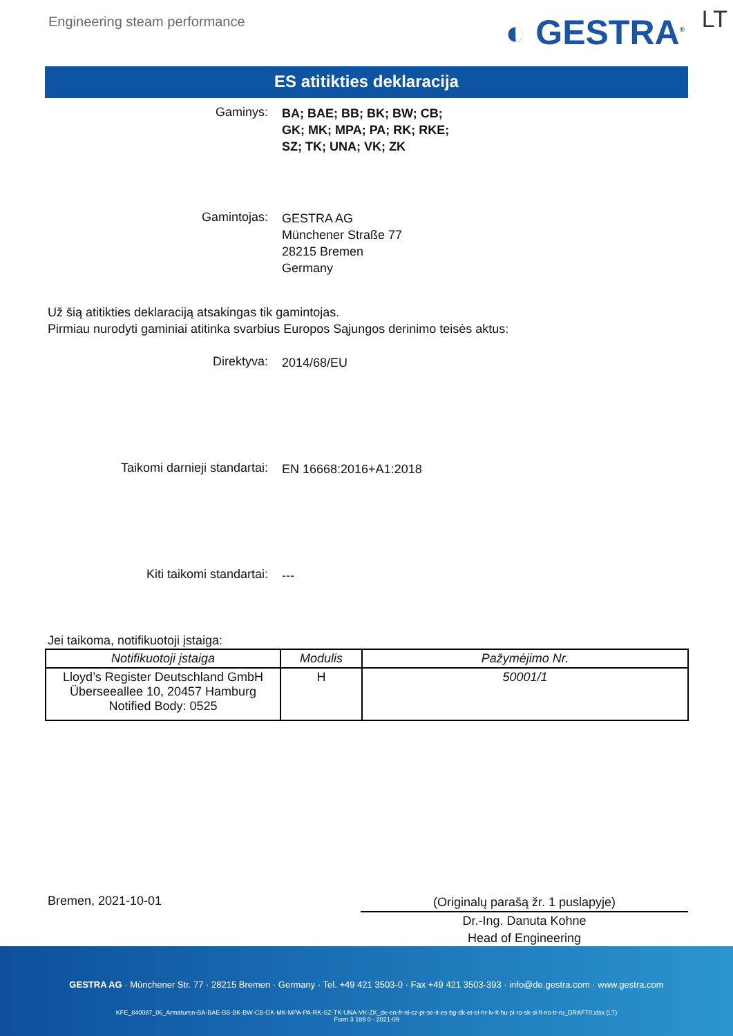Engineering steam performance
◐ GESTRA<sup>®</sup>
LT
ES atitikties deklaracija
Gaminys:
BA; BAE; BB; BK; BW; CB;
GK; MK; MPA; PA; RK; RKE;
SZ; TK; UNA; VK; ZK
Gamintojas:
GESTRA AG
Münchener Straße 77
28215 Bremen
Germany
Už šią atitikties deklaraciją atsakingas tik gamintojas.
Pirmiau nurodyti gaminiai atitinka svarbius Europos Sąjungos derinimo teisės aktus:
Direktyva:
2014/68/EU
Taikomi darnieji standartai:
EN 16668:2016+A1:2018
Kiti taikomi standartai:
---
Jei taikoma, notifikuotoji įstaiga:
| Notifikuotoji įstaiga | Modulis | Pažymėjimo Nr. |
| --- | --- | --- |
| Lloyd’s Register Deutschland GmbH Überseeallee 10, 20457 Hamburg Notified Body: 0525 | H | 50001/1 |
Bremen, 2021-10-01
(Originalų parašą žr. 1 puslapyje)
Dr.-Ing. Danuta Kohne
Head of Engineering
GESTRA AG · Münchener Str. 77 · 28215 Bremen · Germany · Tel. +49 421 3503-0 · Fax +49 421 3503-393 · info@de.gestra.com · www.gestra.com
KFE_840087_06_Armaturen-BA-BAE-BB-BK-BW-CB-GK-MK-MPA-PA-RK-SZ-TK-UNA-VK-ZK_de-en-fr-nl-cz-pt-se-it-es-bg-dk-et-el-hr-lv-lt-hu-pl-ro-sk-sl-fi-no-tr-ru_DRAFT0.xlsx (LT)
Form 3 189 0 - 2021-09